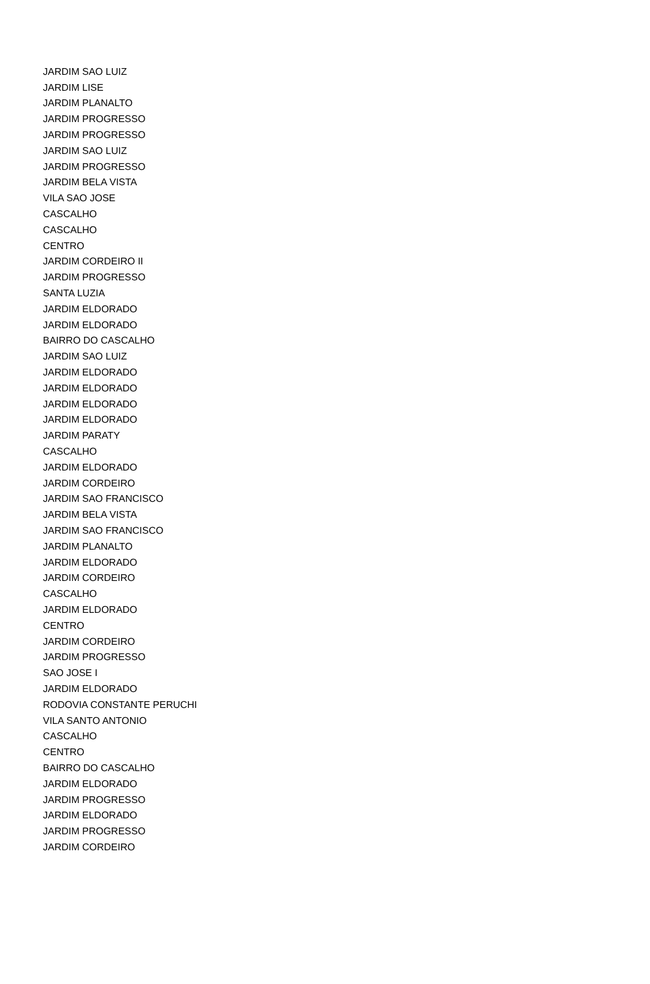| JARDIM SAO LUIZ |
| JARDIM LISE |
| JARDIM PLANALTO |
| JARDIM PROGRESSO |
| JARDIM PROGRESSO |
| JARDIM SAO LUIZ |
| JARDIM PROGRESSO |
| JARDIM BELA VISTA |
| VILA SAO JOSE |
| CASCALHO |
| CASCALHO |
| CENTRO |
| JARDIM CORDEIRO II |
| JARDIM PROGRESSO |
| SANTA LUZIA |
| JARDIM ELDORADO |
| JARDIM ELDORADO |
| BAIRRO DO CASCALHO |
| JARDIM SAO LUIZ |
| JARDIM ELDORADO |
| JARDIM ELDORADO |
| JARDIM ELDORADO |
| JARDIM ELDORADO |
| JARDIM PARATY |
| CASCALHO |
| JARDIM ELDORADO |
| JARDIM CORDEIRO |
| JARDIM SAO FRANCISCO |
| JARDIM BELA VISTA |
| JARDIM SAO FRANCISCO |
| JARDIM PLANALTO |
| JARDIM ELDORADO |
| JARDIM CORDEIRO |
| CASCALHO |
| JARDIM ELDORADO |
| CENTRO |
| JARDIM CORDEIRO |
| JARDIM PROGRESSO |
| SAO JOSE I |
| JARDIM ELDORADO |
| RODOVIA CONSTANTE PERUCHI |
| VILA SANTO ANTONIO |
| CASCALHO |
| CENTRO |
| BAIRRO DO CASCALHO |
| JARDIM ELDORADO |
| JARDIM PROGRESSO |
| JARDIM ELDORADO |
| JARDIM PROGRESSO |
| JARDIM CORDEIRO |